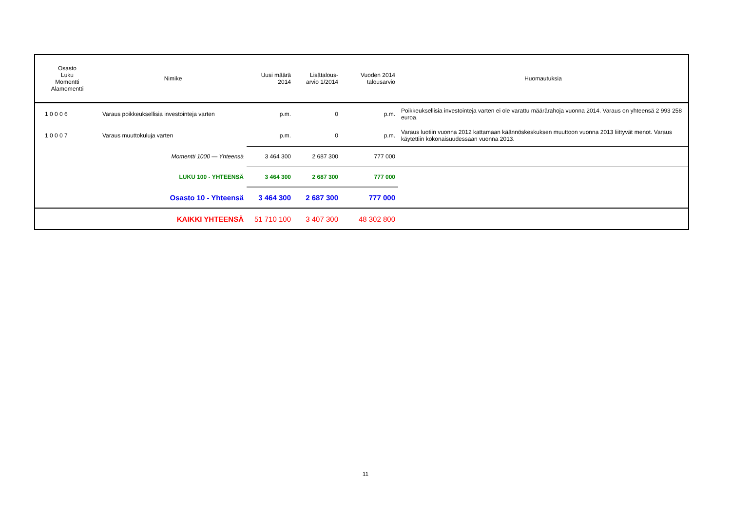| Osasto Luku Momentti Alamomentti | Nimike | Uusi määrä 2014 | Lisätalous- arvio 1/2014 | Vuoden 2014 talousarvio | Huomautuksia |
| --- | --- | --- | --- | --- | --- |
| 1 0 0 0 6 | Varaus poikkeuksellisia investointeja varten | p.m. | 0 | p.m. | Poikkeuksellisia investointeja varten ei ole varattu määrärahoja vuonna 2014. Varaus on yhteensä 2 993 258 euroa. |
| 1 0 0 0 7 | Varaus muuttokuluja varten | p.m. | 0 | p.m. | Varaus luotiin vuonna 2012 kattamaan käännöskeskuksen muuttoon vuonna 2013 liittyvät menot. Varaus käytettiin kokonaisuudessaan vuonna 2013. |
| | Momentti 1000 — Yhteensä | 3 464 300 | 2 687 300 | 777 000 | |
| | LUKU 100 - YHTEENSÄ | 3 464 300 | 2 687 300 | 777 000 | |
| | Osasto 10 - Yhteensä | 3 464 300 | 2 687 300 | 777 000 | |
| | KAIKKI YHTEENSÄ | 51 710 100 | 3 407 300 | 48 302 800 | |
11